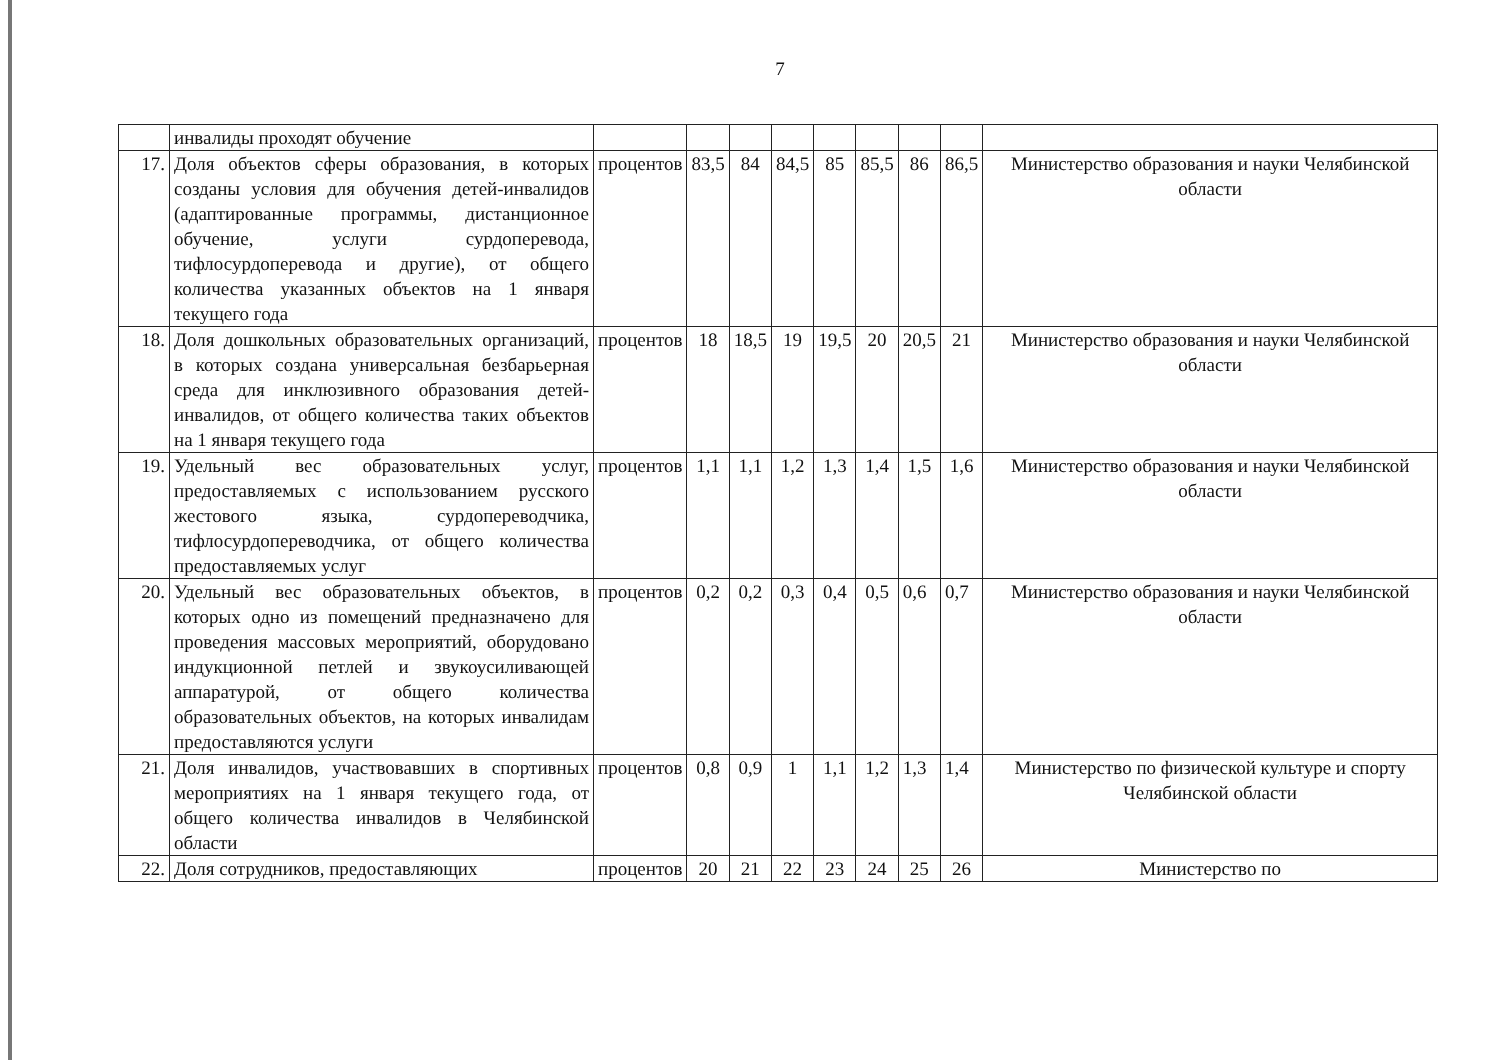7
| | инвалиды проходят обучение | | | | | | | | | |
| 17. | Доля объектов сферы образования, в которых созданы условия для обучения детей-инвалидов (адаптированные программы, дистанционное обучение, услуги сурдоперевода, тифлосурдоперевода и другие), от общего количества указанных объектов на 1 января текущего года | процентов | 83,5 | 84 | 84,5 | 85 | 85,5 | 86 | 86,5 | Министерство образования и науки Челябинской области |
| 18. | Доля дошкольных образовательных организаций, в которых создана универсальная безбарьерная среда для инклюзивного образования детей-инвалидов, от общего количества таких объектов на 1 января текущего года | процентов | 18 | 18,5 | 19 | 19,5 | 20 | 20,5 | 21 | Министерство образования и науки Челябинской области |
| 19. | Удельный вес образовательных услуг, предоставляемых с использованием русского жестового языка, сурдопереводчика, тифлосурдопереводчика, от общего количества предоставляемых услуг | процентов | 1,1 | 1,1 | 1,2 | 1,3 | 1,4 | 1,5 | 1,6 | Министерство образования и науки Челябинской области |
| 20. | Удельный вес образовательных объектов, в которых одно из помещений предназначено для проведения массовых мероприятий, оборудовано индукционной петлей и звукоусиливающей аппаратурой, от общего количества образовательных объектов, на которых инвалидам предоставляются услуги | процентов | 0,2 | 0,2 | 0,3 | 0,4 | 0,5 | 0,6 | 0,7 | Министерство образования и науки Челябинской области |
| 21. | Доля инвалидов, участвовавших в спортивных мероприятиях на 1 января текущего года, от общего количества инвалидов в Челябинской области | процентов | 0,8 | 0,9 | 1 | 1,1 | 1,2 | 1,3 | 1,4 | Министерство по физической культуре и спорту Челябинской области |
| 22. | Доля сотрудников, предоставляющих | процентов | 20 | 21 | 22 | 23 | 24 | 25 | 26 | Министерство по |